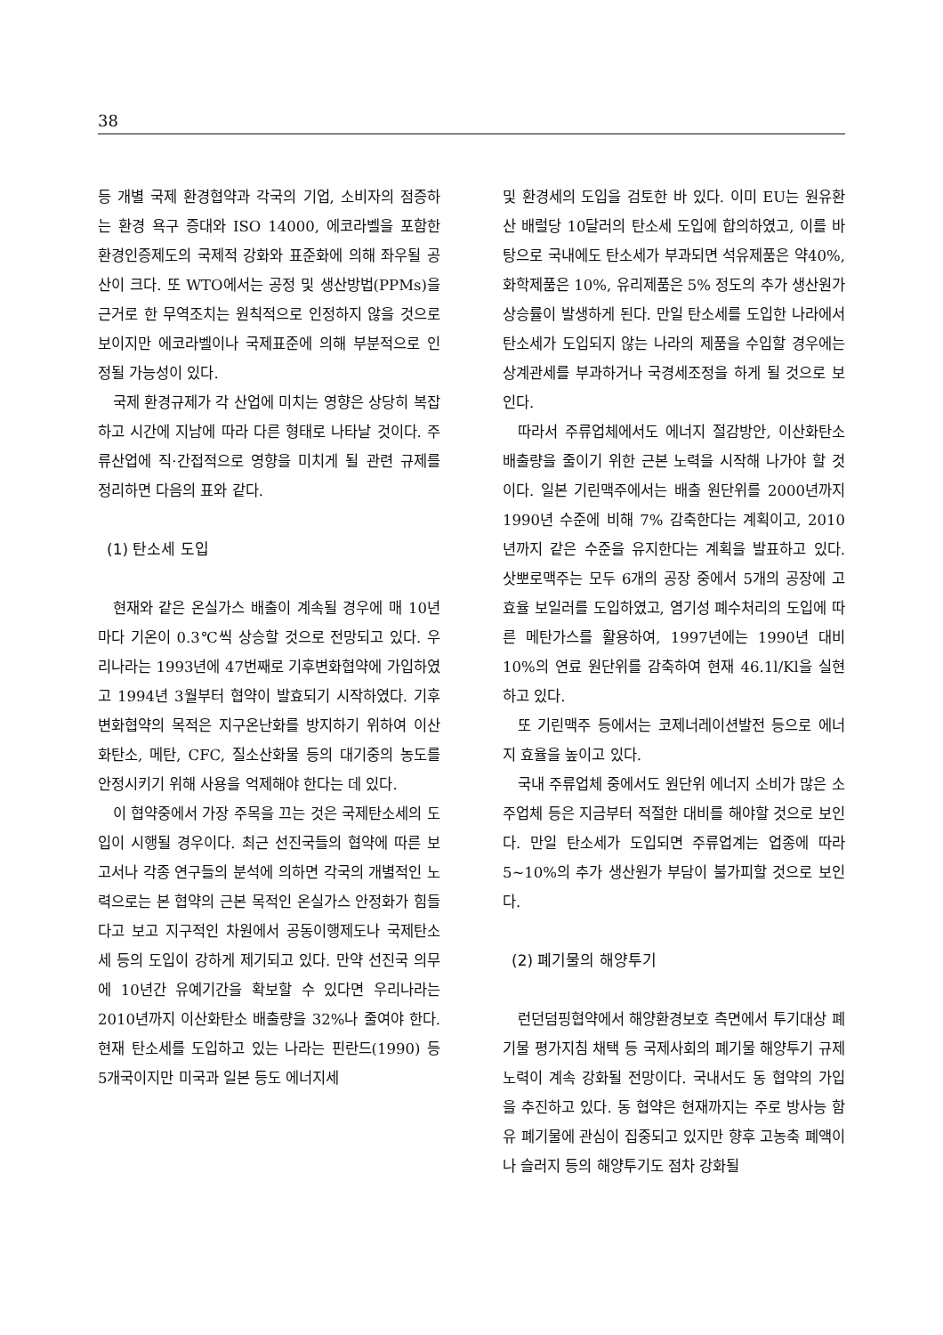38
등 개별 국제 환경협약과 각국의 기업, 소비자의 점증하는 환경 욕구 증대와 ISO 14000, 에코라벨을 포함한 환경인증제도의 국제적 강화와 표준화에 의해 좌우될 공산이 크다. 또 WTO에서는 공정 및 생산방법(PPMs)을 근거로 한 무역조치는 원칙적으로 인정하지 않을 것으로 보이지만 에코라벨이나 국제표준에 의해 부분적으로 인정될 가능성이 있다.
국제 환경규제가 각 산업에 미치는 영향은 상당히 복잡하고 시간에 지남에 따라 다른 형태로 나타날 것이다. 주류산업에 직·간접적으로 영향을 미치게 될 관련 규제를 정리하면 다음의 표와 같다.
(1) 탄소세 도입
현재와 같은 온실가스 배출이 계속될 경우에 매 10년마다 기온이 0.3℃씩 상승할 것으로 전망되고 있다. 우리나라는 1993년에 47번째로 기후변화협약에 가입하였고 1994년 3월부터 협약이 발효되기 시작하였다. 기후변화협약의 목적은 지구온난화를 방지하기 위하여 이산화탄소, 메탄, CFC, 질소산화물 등의 대기중의 농도를 안정시키기 위해 사용을 억제해야 한다는 데 있다.
이 협약중에서 가장 주목을 끄는 것은 국제탄소세의 도입이 시행될 경우이다. 최근 선진국들의 협약에 따른 보고서나 각종 연구들의 분석에 의하면 각국의 개별적인 노력으로는 본 협약의 근본 목적인 온실가스 안정화가 힘들다고 보고 지구적인 차원에서 공동이행제도나 국제탄소세 등의 도입이 강하게 제기되고 있다. 만약 선진국 의무에 10년간 유예기간을 확보할 수 있다면 우리나라는 2010년까지 이산화탄소 배출량을 32%나 줄여야 한다. 현재 탄소세를 도입하고 있는 나라는 핀란드(1990) 등 5개국이지만 미국과 일본 등도 에너지세
및 환경세의 도입을 검토한 바 있다. 이미 EU는 원유환산 배럴당 10달러의 탄소세 도입에 합의하였고, 이를 바탕으로 국내에도 탄소세가 부과되면 석유제품은 약40%, 화학제품은 10%, 유리제품은 5% 정도의 추가 생산원가 상승률이 발생하게 된다. 만일 탄소세를 도입한 나라에서 탄소세가 도입되지 않는 나라의 제품을 수입할 경우에는 상계관세를 부과하거나 국경세조정을 하게 될 것으로 보인다.
따라서 주류업체에서도 에너지 절감방안, 이산화탄소 배출량을 줄이기 위한 근본 노력을 시작해 나가야 할 것이다. 일본 기린맥주에서는 배출 원단위를 2000년까지 1990년 수준에 비해 7% 감축한다는 계획이고, 2010년까지 같은 수준을 유지한다는 계획을 발표하고 있다. 삿뽀로맥주는 모두 6개의 공장 중에서 5개의 공장에 고효율 보일러를 도입하였고, 염기성 폐수처리의 도입에 따른 메탄가스를 활용하여, 1997년에는 1990년 대비 10%의 연료 원단위를 감축하여 현재 46.1l/Kl을 실현하고 있다.
또 기린맥주 등에서는 코제너레이션발전 등으로 에너지 효율을 높이고 있다.
국내 주류업체 중에서도 원단위 에너지 소비가 많은 소주업체 등은 지금부터 적절한 대비를 해야할 것으로 보인다. 만일 탄소세가 도입되면 주류업계는 업종에 따라 5~10%의 추가 생산원가 부담이 불가피할 것으로 보인다.
(2) 폐기물의 해양투기
런던덤핑협약에서 해양환경보호 측면에서 투기대상 폐기물 평가지침 채택 등 국제사회의 폐기물 해양투기 규제 노력이 계속 강화될 전망이다. 국내서도 동 협약의 가입을 추진하고 있다. 동 협약은 현재까지는 주로 방사능 함유 폐기물에 관심이 집중되고 있지만 향후 고농축 폐액이나 슬러지 등의 해양투기도 점차 강화될